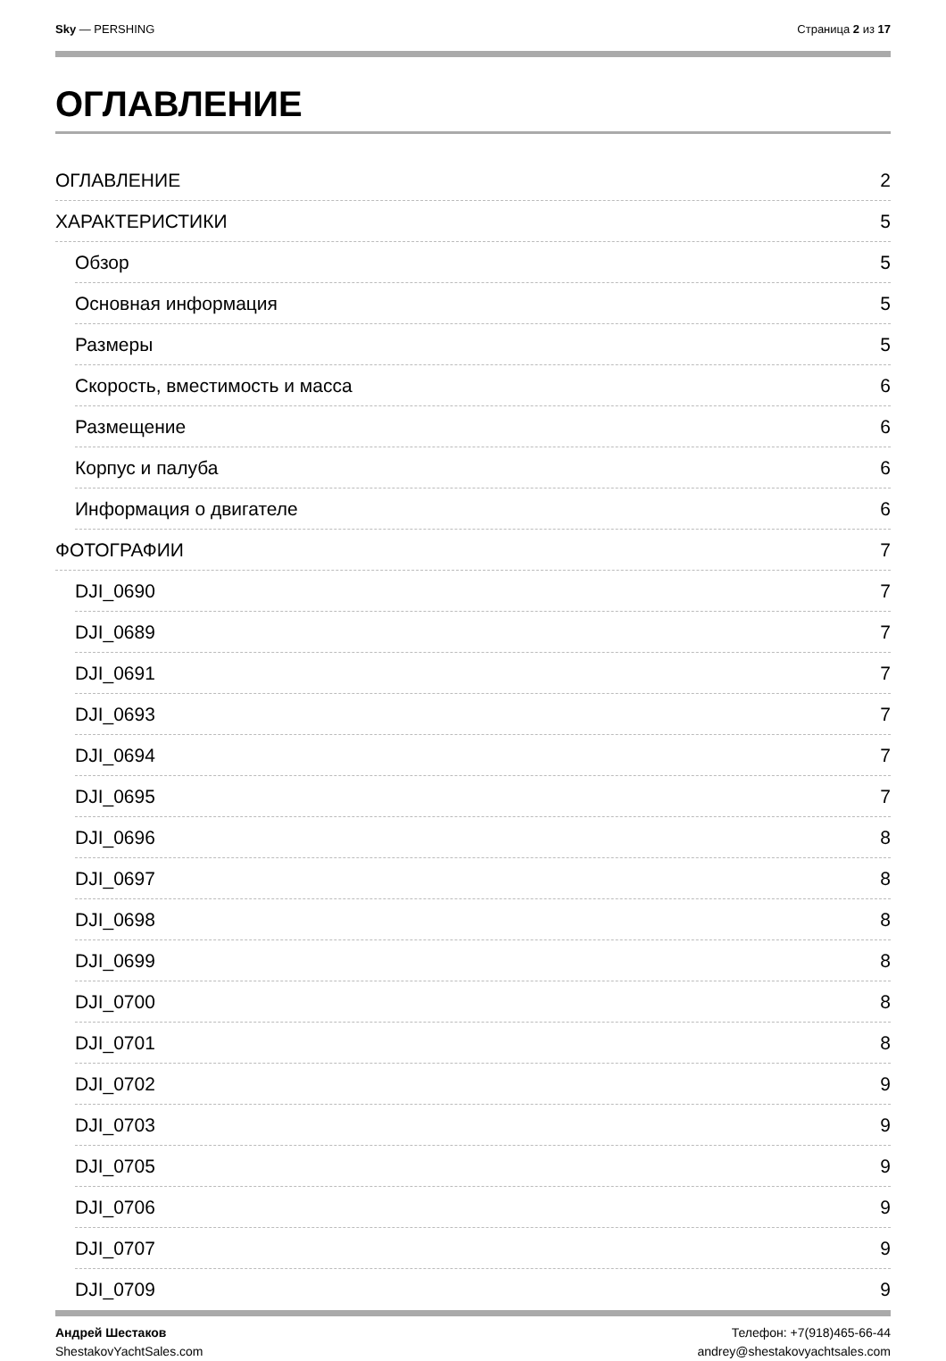Sky — PERSHING Страница 2 из 17
ОГЛАВЛЕНИЕ
ОГЛАВЛЕНИЕ 2
ХАРАКТЕРИСТИКИ 5
Обзор 5
Основная информация 5
Размеры 5
Скорость, вместимость и масса 6
Размещение 6
Корпус и палуба 6
Информация о двигателе 6
ФОТОГРАФИИ 7
DJI_0690 7
DJI_0689 7
DJI_0691 7
DJI_0693 7
DJI_0694 7
DJI_0695 7
DJI_0696 8
DJI_0697 8
DJI_0698 8
DJI_0699 8
DJI_0700 8
DJI_0701 8
DJI_0702 9
DJI_0703 9
DJI_0705 9
DJI_0706 9
DJI_0707 9
DJI_0709 9
Андрей Шестаков
ShestakovYachtSales.com
Телефон: +7(918)465-66-44
andrey@shestakovyachtsales.com